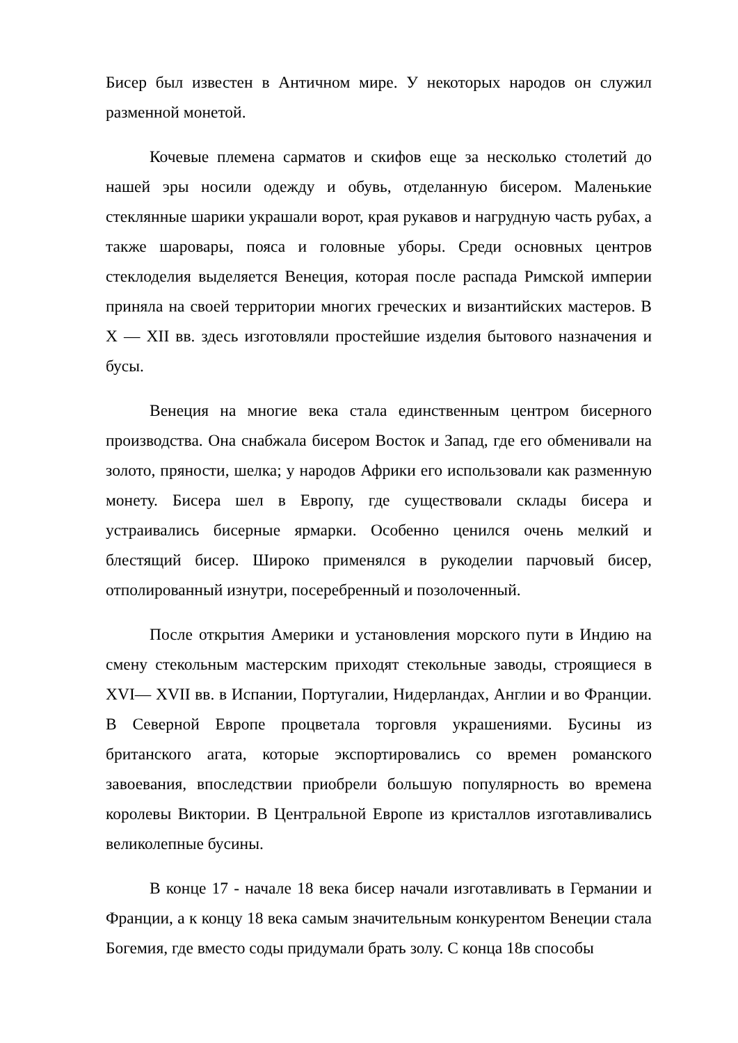Бисер был известен в Античном мире. У некоторых народов он служил разменной монетой.
Кочевые племена сарматов и скифов еще за несколько столетий до нашей эры носили одежду и обувь, отделанную бисером. Маленькие стеклянные шарики украшали ворот, края рукавов и нагрудную часть рубах, а также шаровары, пояса и головные уборы. Среди основных центров стеклоделия выделяется Венеция, которая после распада Римской империи приняла на своей территории многих греческих и византийских мастеров. В X — XII вв. здесь изготовляли простейшие изделия бытового назначения и бусы.
Венеция на многие века стала единственным центром бисерного производства. Она снабжала бисером Восток и Запад, где его обменивали на золото, пряности, шелка; у народов Африки его использовали как разменную монету. Бисера шел в Европу, где существовали склады бисера и устраивались бисерные ярмарки. Особенно ценился очень мелкий и блестящий бисер. Широко применялся в рукоделии парчовый бисер, отполированный изнутри, посеребренный и позолоченный.
После открытия Америки и установления морского пути в Индию на смену стекольным мастерским приходят стекольные заводы, строящиеся в XVI— XVII вв. в Испании, Португалии, Нидерландах, Англии и во Франции. В Северной Европе процветала торговля украшениями. Бусины из британского агата, которые экспортировались со времен романского завоевания, впоследствии приобрели большую популярность во времена королевы Виктории. В Центральной Европе из кристаллов изготавливались великолепные бусины.
В конце 17 - начале 18 века бисер начали изготавливать в Германии и Франции, а к концу 18 века самым значительным конкурентом Венеции стала Богемия, где вместо соды придумали брать золу. С конца 18в способы